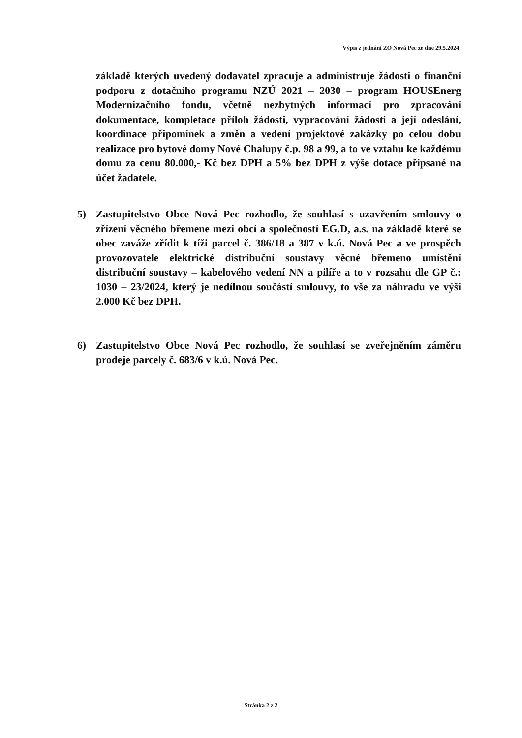Výpis z jednání ZO Nová Pec ze dne 29.5.2024
základě kterých uvedený dodavatel zpracuje a administruje žádosti o finanční podporu z dotačního programu NZÚ 2021 – 2030 – program HOUSEnerg Modernizačního fondu, včetně nezbytných informací pro zpracování dokumentace, kompletace příloh žádosti, vypracování žádosti a její odeslání, koordinace připomínek a změn a vedení projektové zakázky po celou dobu realizace pro bytové domy Nové Chalupy č.p. 98 a 99, a to ve vztahu ke každému domu za cenu 80.000,- Kč bez DPH a 5% bez DPH z výše dotace připsané na účet žadatele.
5) Zastupitelstvo Obce Nová Pec rozhodlo, že souhlasí s uzavřením smlouvy o zřízení věcného břemene mezi obcí a společností EG.D, a.s. na základě které se obec zaváže zřídit k tíži parcel č. 386/18 a 387 v k.ú. Nová Pec a ve prospěch provozovatele elektrické distribuční soustavy věcné břemeno umístění distribuční soustavy – kabelového vedení NN a pilíře a to v rozsahu dle GP č.: 1030 – 23/2024, který je nedílnou součástí smlouvy, to vše za náhradu ve výši 2.000 Kč bez DPH.
6) Zastupitelstvo Obce Nová Pec rozhodlo, že souhlasí se zveřejněním záměru prodeje parcely č. 683/6 v k.ú. Nová Pec.
Stránka 2 z 2